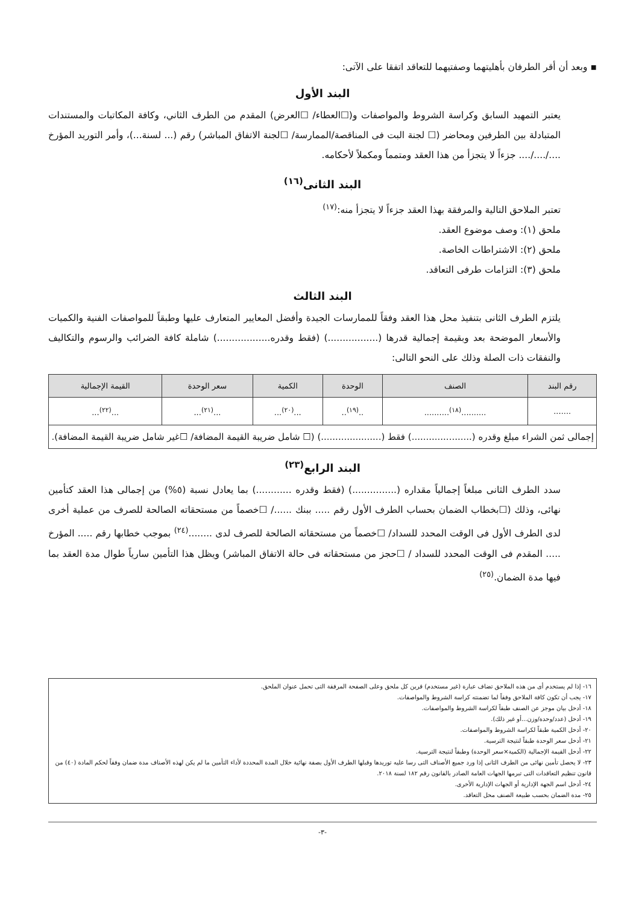▪ وبعد أن أقر الطرفان بأهليتهما وصفتيهما للتعاقد اتفقا على الآتى:
البند الأول
يعتبر التمهيد السابق وكراسة الشروط والمواصفات و(☐العطاء/ ☐العرض) المقدم من الطرف الثاني، وكافة المكاتبات والمستندات المتبادلة بين الطرفين ومحاضر (☐ لجنة البت فى المناقصة/الممارسة/ ☐لجنة الاتفاق المباشر) رقم (... لسنة...)، وأمر التوريد المؤرخ ..../..../.... جزءاً لا يتجزأ من هذا العقد ومتمماً ومكملاً لأحكامه.
البند الثانى<sup>(١٦)</sup>
تعتبر الملاحق التالية والمرفقة بهذا العقد جزءاً لا يتجزأ منه:<sup>(١٧)</sup>
ملحق (١): وصف موضوع العقد.
ملحق (٢): الاشتراطات الخاصة.
ملحق (٣): التزامات طرفى التعاقد.
البند الثالث
يلتزم الطرف الثانى بتنفيذ محل هذا العقد وفقاً للممارسات الجيدة وأفضل المعايير المتعارف عليها وطبقاً للمواصفات الفنية والكميات والأسعار الموضحة بعد وبقيمة إجمالية قدرها (.................) (فقط وقدره..................) شاملة كافة الضرائب والرسوم والتكاليف والنفقات ذات الصلة وذلك على النحو التالى:
| رقم البند | الصنف | الوحدة | الكمية | سعر الوحدة | القيمة الإجمالية |
| --- | --- | --- | --- | --- | --- |
| ....... | ..........<sup>(١٨)</sup>.......... | ..<sup>(١٩)</sup>.. | ...<sup>(٢٠)</sup>... | ...<sup>(٢١)</sup>... | ...<sup>(٢٢)</sup>... |
| إجمالى ثمن الشراء مبلغ وقدره (.....................) فقط (.....................) (☐ شامل ضريبة القيمة المضافة/ ☐غير شامل ضريبة القيمة المضافة). | | | | | |
البند الرابع<sup>(٢٣)</sup>
سدد الطرف الثانى مبلغاً إجمالياً مقداره (...............) (فقط وقدره ............) بما يعادل نسبة (٥%) من إجمالى هذا العقد كتأمين نهائى، وذلك (☐بخطاب الضمان بحساب الطرف الأول رقم ..... ببنك ....../ ☐خصماً من مستحقاته الصالحة للصرف من عملية أخرى لدى الطرف الأول فى الوقت المحدد للسداد/ ☐خصماً من مستحقاته الصالحة للصرف لدى ........<sup>(٢٤)</sup> بموجب خطابها رقم ..... المؤرخ ..... المقدم فى الوقت المحدد للسداد / ☐حجز من مستحقاته فى حالة الاتفاق المباشر) ويظل هذا التأمين سارياً طوال مدة العقد بما فيها مدة الضمان.<sup>(٢٥)</sup>
١٦- إذا لم يستخدم أى من هذه الملاحق تضاف عبارة (غير مستخدم) قرين كل ملحق وعلى الصفحة المرفقة التى تحمل عنوان الملحق.
١٧- يجب أن تكون كافة الملاحق وفقاً لما تضمنته كراسة الشروط والمواصفات.
١٨- أدخل بيان موجز عن الصنف طبقاً لكراسة الشروط والمواصفات.
١٩- أدخل (عدد/وحدة/وزن...أو غير ذلك).
٢٠- أدخل الكمية طبقاً لكراسة الشروط والمواصفات.
٢١- أدخل سعر الوحدة طبقاً لنتيجة الترسية.
٢٢- أدخل القيمة الإجمالية (الكمية×سعر الوحدة) وطبقاً لنتيجة الترسية.
٢٣- لا يحصل تأمين نهائى من الطرف الثانى إذا ورد جميع الأصناف التى رسا عليه توريدها وقبلها الطرف الأول بصفة نهائية خلال المدة المحددة لأداء التأمين ما لم يكن لهذه الأصناف مدة ضمان وفقاً لحكم المادة (٤٠) من قانون تنظيم التعاقدات التى تبرمها الجهات العامة الصادر بالقانون رقم ١٨٢ لسنة ٢٠١٨.
٢٤- أدخل اسم الجهة الإدارية أو الجهات الإدارية الأخرى.
٢٥- مدة الضمان بحسب طبيعة الصنف محل التعاقد.
-٣-